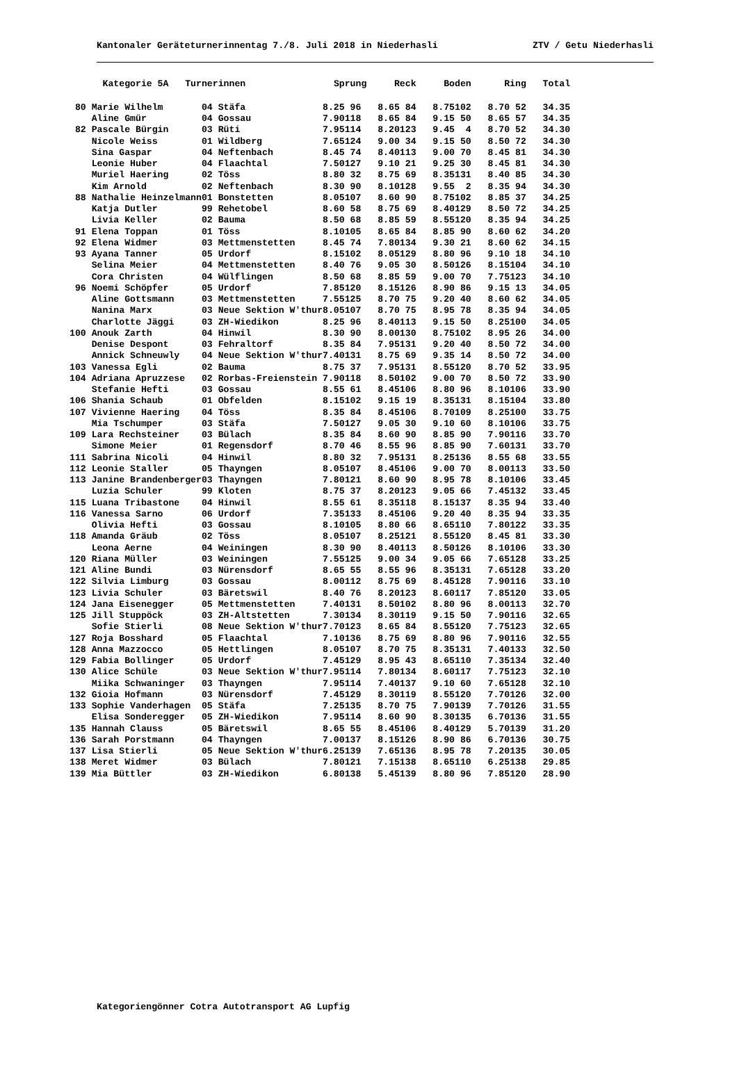Kantonaler Geräteturnerinnentag 7./8. Juli 2018 in Niederhasli ZTV / Getu Niederhasli
| | Kategorie 5A Turnerinnen | | Sprung | | Reck | | Boden | | Ring | | Total |
| --- | --- | --- | --- | --- | --- | --- | --- | --- | --- | --- | --- |
| 80 | Marie Wilhelm | 04 Stäfa | 8.25 | 96 | 8.65 | 84 | 8.75 | 102 | 8.70 | 52 | 34.35 |
| | Aline Gmür | 04 Gossau | 7.90 | 118 | 8.65 | 84 | 9.15 | 50 | 8.65 | 57 | 34.35 |
| 82 | Pascale Bürgin | 03 Rüti | 7.95 | 114 | 8.20 | 123 | 9.45 | 4 | 8.70 | 52 | 34.30 |
| | Nicole Weiss | 01 Wildberg | 7.65 | 124 | 9.00 | 34 | 9.15 | 50 | 8.50 | 72 | 34.30 |
| | Sina Gaspar | 04 Neftenbach | 8.45 | 74 | 8.40 | 113 | 9.00 | 70 | 8.45 | 81 | 34.30 |
| | Leonie Huber | 04 Flaachtal | 7.50 | 127 | 9.10 | 21 | 9.25 | 30 | 8.45 | 81 | 34.30 |
| | Muriel Haering | 02 Töss | 8.80 | 32 | 8.75 | 69 | 8.35 | 131 | 8.40 | 85 | 34.30 |
| | Kim Arnold | 02 Neftenbach | 8.30 | 90 | 8.10 | 128 | 9.55 | 2 | 8.35 | 94 | 34.30 |
| 88 | Nathalie Heinzelmann | 01 Bonstetten | 8.05 | 107 | 8.60 | 90 | 8.75 | 102 | 8.85 | 37 | 34.25 |
| | Katja Dutler | 99 Rehetobel | 8.60 | 58 | 8.75 | 69 | 8.40 | 129 | 8.50 | 72 | 34.25 |
| | Livia Keller | 02 Bauma | 8.50 | 68 | 8.85 | 59 | 8.55 | 120 | 8.35 | 94 | 34.25 |
| 91 | Elena Toppan | 01 Töss | 8.10 | 105 | 8.65 | 84 | 8.85 | 90 | 8.60 | 62 | 34.20 |
| 92 | Elena Widmer | 03 Mettmenstetten | 8.45 | 74 | 7.80 | 134 | 9.30 | 21 | 8.60 | 62 | 34.15 |
| 93 | Ayana Tanner | 05 Urdorf | 8.15 | 102 | 8.05 | 129 | 8.80 | 96 | 9.10 | 18 | 34.10 |
| | Selina Meier | 04 Mettmenstetten | 8.40 | 76 | 9.05 | 30 | 8.50 | 126 | 8.15 | 104 | 34.10 |
| | Cora Christen | 04 Wülflingen | 8.50 | 68 | 8.85 | 59 | 9.00 | 70 | 7.75 | 123 | 34.10 |
| 96 | Noemi Schöpfer | 05 Urdorf | 7.85 | 120 | 8.15 | 126 | 8.90 | 86 | 9.15 | 13 | 34.05 |
| | Aline Gottsmann | 03 Mettmenstetten | 7.55 | 125 | 8.70 | 75 | 9.20 | 40 | 8.60 | 62 | 34.05 |
| | Nanina Marx | 03 Neue Sektion W'thur | 8.05 | 107 | 8.70 | 75 | 8.95 | 78 | 8.35 | 94 | 34.05 |
| | Charlotte Jäggi | 03 ZH-Wiedikon | 8.25 | 96 | 8.40 | 113 | 9.15 | 50 | 8.25 | 100 | 34.05 |
| 100 | Anouk Zarth | 04 Hinwil | 8.30 | 90 | 8.00 | 130 | 8.75 | 102 | 8.95 | 26 | 34.00 |
| | Denise Despont | 03 Fehraltorf | 8.35 | 84 | 7.95 | 131 | 9.20 | 40 | 8.50 | 72 | 34.00 |
| | Annick Schneuwly | 04 Neue Sektion W'thur | 7.40 | 131 | 8.75 | 69 | 9.35 | 14 | 8.50 | 72 | 34.00 |
| 103 | Vanessa Egli | 02 Bauma | 8.75 | 37 | 7.95 | 131 | 8.55 | 120 | 8.70 | 52 | 33.95 |
| 104 | Adriana Apruzzese | 02 Rorbas-Freienstein | 7.90 | 118 | 8.50 | 102 | 9.00 | 70 | 8.50 | 72 | 33.90 |
| | Stefanie Hefti | 03 Gossau | 8.55 | 61 | 8.45 | 106 | 8.80 | 96 | 8.10 | 106 | 33.90 |
| 106 | Shania Schaub | 01 Obfelden | 8.15 | 102 | 9.15 | 19 | 8.35 | 131 | 8.15 | 104 | 33.80 |
| 107 | Vivienne Haering | 04 Töss | 8.35 | 84 | 8.45 | 106 | 8.70 | 109 | 8.25 | 100 | 33.75 |
| | Mia Tschumper | 03 Stäfa | 7.50 | 127 | 9.05 | 30 | 9.10 | 60 | 8.10 | 106 | 33.75 |
| 109 | Lara Rechsteiner | 03 Bülach | 8.35 | 84 | 8.60 | 90 | 8.85 | 90 | 7.90 | 116 | 33.70 |
| | Simone Meier | 01 Regensdorf | 8.70 | 46 | 8.55 | 96 | 8.85 | 90 | 7.60 | 131 | 33.70 |
| 111 | Sabrina Nicoli | 04 Hinwil | 8.80 | 32 | 7.95 | 131 | 8.25 | 136 | 8.55 | 68 | 33.55 |
| 112 | Leonie Staller | 05 Thayngen | 8.05 | 107 | 8.45 | 106 | 9.00 | 70 | 8.00 | 113 | 33.50 |
| 113 | Janine Brandenberger | 03 Thayngen | 7.80 | 121 | 8.60 | 90 | 8.95 | 78 | 8.10 | 106 | 33.45 |
| | Luzia Schuler | 99 Kloten | 8.75 | 37 | 8.20 | 123 | 9.05 | 66 | 7.45 | 132 | 33.45 |
| 115 | Luana Tribastone | 04 Hinwil | 8.55 | 61 | 8.35 | 118 | 8.15 | 137 | 8.35 | 94 | 33.40 |
| 116 | Vanessa Sarno | 06 Urdorf | 7.35 | 133 | 8.45 | 106 | 9.20 | 40 | 8.35 | 94 | 33.35 |
| | Olivia Hefti | 03 Gossau | 8.10 | 105 | 8.80 | 66 | 8.65 | 110 | 7.80 | 122 | 33.35 |
| 118 | Amanda Gräub | 02 Töss | 8.05 | 107 | 8.25 | 121 | 8.55 | 120 | 8.45 | 81 | 33.30 |
| | Leona Aerne | 04 Weiningen | 8.30 | 90 | 8.40 | 113 | 8.50 | 126 | 8.10 | 106 | 33.30 |
| 120 | Riana Müller | 03 Weiningen | 7.55 | 125 | 9.00 | 34 | 9.05 | 66 | 7.65 | 128 | 33.25 |
| 121 | Aline Bundi | 03 Nürensdorf | 8.65 | 55 | 8.55 | 96 | 8.35 | 131 | 7.65 | 128 | 33.20 |
| 122 | Silvia Limburg | 03 Gossau | 8.00 | 112 | 8.75 | 69 | 8.45 | 128 | 7.90 | 116 | 33.10 |
| 123 | Livia Schuler | 03 Bäretswil | 8.40 | 76 | 8.20 | 123 | 8.60 | 117 | 7.85 | 120 | 33.05 |
| 124 | Jana Eisenegger | 05 Mettmenstetten | 7.40 | 131 | 8.50 | 102 | 8.80 | 96 | 8.00 | 113 | 32.70 |
| 125 | Jill Stuppöck | 03 ZH-Altstetten | 7.30 | 134 | 8.30 | 119 | 9.15 | 50 | 7.90 | 116 | 32.65 |
| | Sofie Stierli | 08 Neue Sektion W'thur | 7.70 | 123 | 8.65 | 84 | 8.55 | 120 | 7.75 | 123 | 32.65 |
| 127 | Roja Bosshard | 05 Flaachtal | 7.10 | 136 | 8.75 | 69 | 8.80 | 96 | 7.90 | 116 | 32.55 |
| 128 | Anna Mazzocco | 05 Hettlingen | 8.05 | 107 | 8.70 | 75 | 8.35 | 131 | 7.40 | 133 | 32.50 |
| 129 | Fabia Bollinger | 05 Urdorf | 7.45 | 129 | 8.95 | 43 | 8.65 | 110 | 7.35 | 134 | 32.40 |
| 130 | Alice Schüle | 03 Neue Sektion W'thur | 7.95 | 114 | 7.80 | 134 | 8.60 | 117 | 7.75 | 123 | 32.10 |
| | Miika Schwaninger | 03 Thayngen | 7.95 | 114 | 7.40 | 137 | 9.10 | 60 | 7.65 | 128 | 32.10 |
| 132 | Gioia Hofmann | 03 Nürensdorf | 7.45 | 129 | 8.30 | 119 | 8.55 | 120 | 7.70 | 126 | 32.00 |
| 133 | Sophie Vanderhagen | 05 Stäfa | 7.25 | 135 | 8.70 | 75 | 7.90 | 139 | 7.70 | 126 | 31.55 |
| | Elisa Sonderegger | 05 ZH-Wiedikon | 7.95 | 114 | 8.60 | 90 | 8.30 | 135 | 6.70 | 136 | 31.55 |
| 135 | Hannah Clauss | 05 Bäretswil | 8.65 | 55 | 8.45 | 106 | 8.40 | 129 | 5.70 | 139 | 31.20 |
| 136 | Sarah Porstmann | 04 Thayngen | 7.00 | 137 | 8.15 | 126 | 8.90 | 86 | 6.70 | 136 | 30.75 |
| 137 | Lisa Stierli | 05 Neue Sektion W'thur | 6.25 | 139 | 7.65 | 136 | 8.95 | 78 | 7.20 | 135 | 30.05 |
| 138 | Meret Widmer | 03 Bülach | 7.80 | 121 | 7.15 | 138 | 8.65 | 110 | 6.25 | 138 | 29.85 |
| 139 | Mia Büttler | 03 ZH-Wiedikon | 6.80 | 138 | 5.45 | 139 | 8.80 | 96 | 7.85 | 120 | 28.90 |
Kategoriengönner Cotra Autotransport AG Lupfig